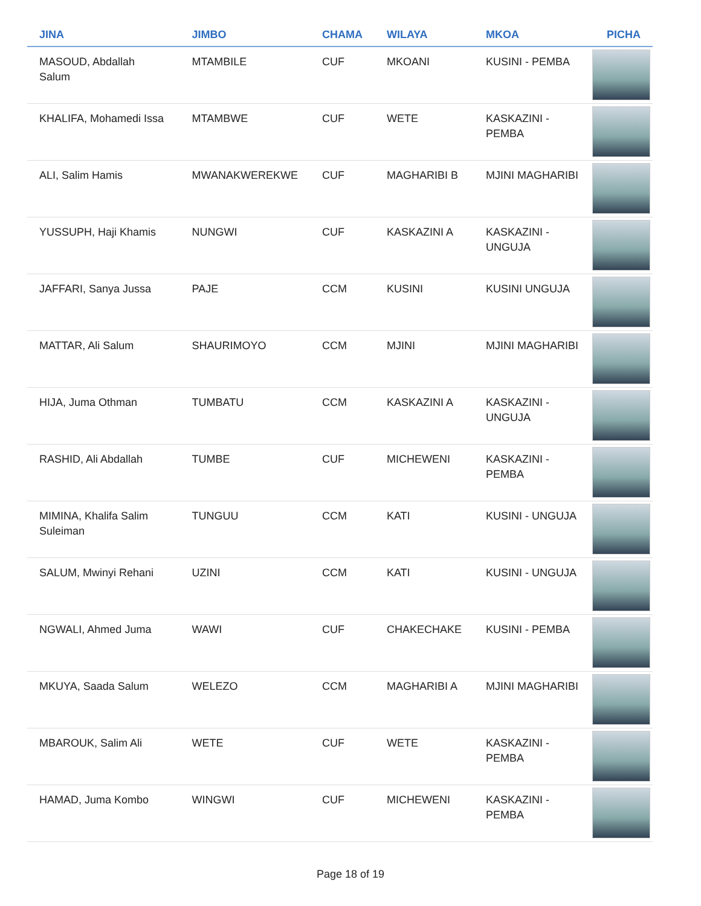| JINA | JIMBO | CHAMA | WILAYA | MKOA | PICHA |
| --- | --- | --- | --- | --- | --- |
| MASOUD, Abdallah Salum | MTAMBILE | CUF | MKOANI | KUSINI - PEMBA | |
| KHALIFA, Mohamedi Issa | MTAMBWE | CUF | WETE | KASKAZINI - PEMBA | |
| ALI, Salim Hamis | MWANAKWEREKWE | CUF | MAGHARIBI B | MJINI MAGHARIBI | |
| YUSSUPH, Haji Khamis | NUNGWI | CUF | KASKAZINI A | KASKAZINI - UNGUJA | |
| JAFFARI, Sanya Jussa | PAJE | CCM | KUSINI | KUSINI UNGUJA | |
| MATTAR, Ali Salum | SHAURIMOYO | CCM | MJINI | MJINI MAGHARIBI | |
| HIJA, Juma Othman | TUMBATU | CCM | KASKAZINI A | KASKAZINI - UNGUJA | |
| RASHID, Ali Abdallah | TUMBE | CUF | MICHEWENI | KASKAZINI - PEMBA | |
| MIMINA, Khalifa Salim Suleiman | TUNGUU | CCM | KATI | KUSINI - UNGUJA | |
| SALUM, Mwinyi Rehani | UZINI | CCM | KATI | KUSINI - UNGUJA | |
| NGWALI, Ahmed Juma | WAWI | CUF | CHAKECHAKE | KUSINI - PEMBA | |
| MKUYA, Saada Salum | WELEZO | CCM | MAGHARIBI A | MJINI MAGHARIBI | |
| MBAROUK, Salim Ali | WETE | CUF | WETE | KASKAZINI - PEMBA | |
| HAMAD, Juma Kombo | WINGWI | CUF | MICHEWENI | KASKAZINI - PEMBA | |
Page 18 of 19